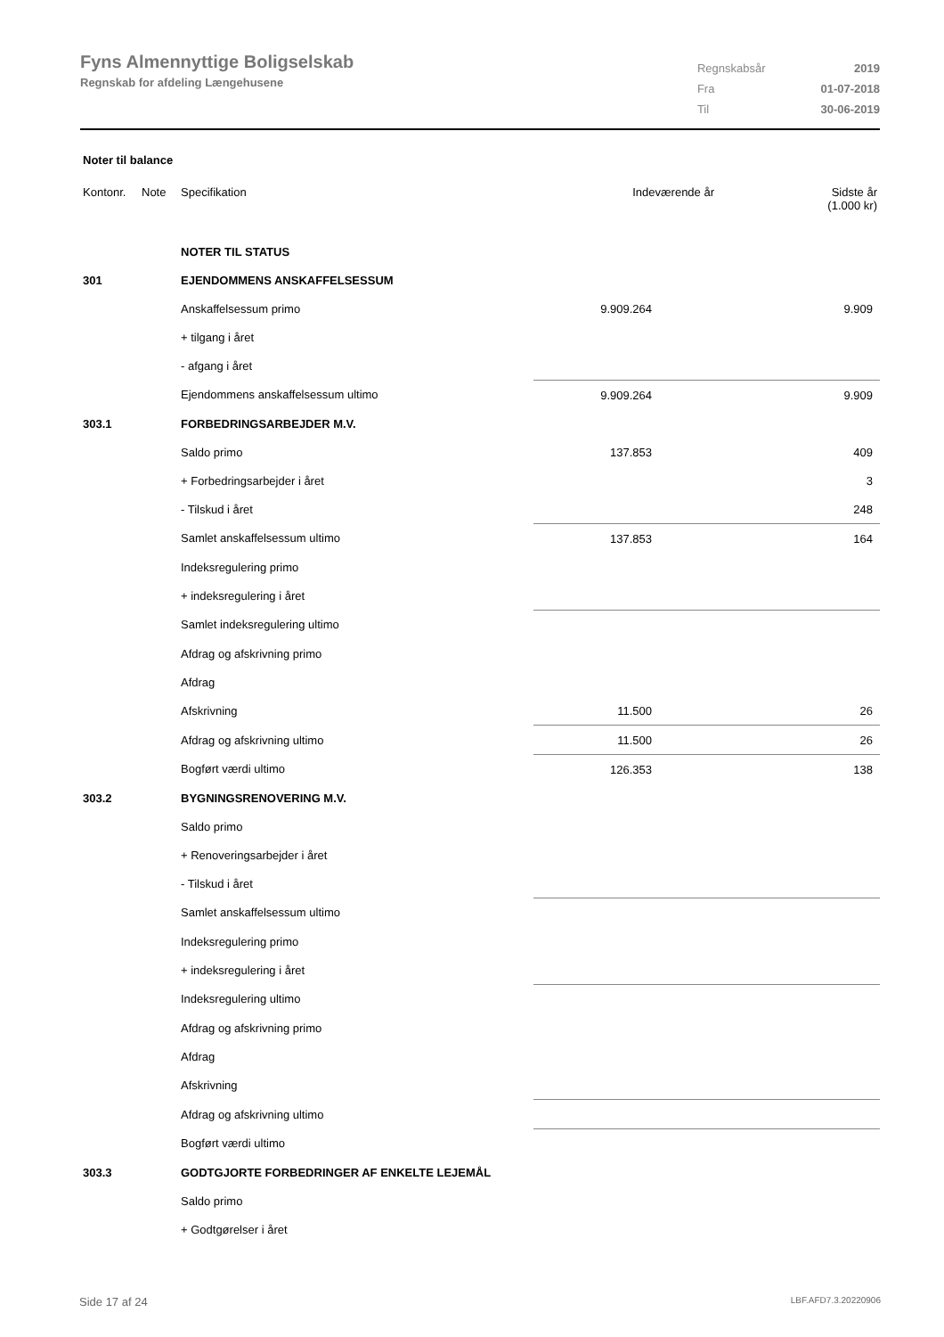Fyns Almennyttige Boligselskab
Regnskab for afdeling Længehusene
| Regnskabsår | 2019 |
| Fra | 01-07-2018 |
| Til | 30-06-2019 |
Noter til balance
| Kontonr. | Note | Specifikation | Indeværende år | Sidste år (1.000 kr) |
| --- | --- | --- | --- | --- |
| | | NOTER TIL STATUS | | |
| 301 | | EJENDOMMENS ANSKAFFELSESSUM | | |
| | | Anskaffelsessum primo | 9.909.264 | 9.909 |
| | | + tilgang i året | | |
| | | - afgang i året | | |
| | | Ejendommens anskaffelsessum ultimo | 9.909.264 | 9.909 |
| 303.1 | | FORBEDRINGSARBEJDER M.V. | | |
| | | Saldo primo | 137.853 | 409 |
| | | + Forbedringsarbejder i året | | 3 |
| | | - Tilskud i året | | 248 |
| | | Samlet anskaffelsessum ultimo | 137.853 | 164 |
| | | Indeksregulering primo | | |
| | | + indeksregulering i året | | |
| | | Samlet indeksregulering ultimo | | |
| | | Afdrag og afskrivning primo | | |
| | | Afdrag | | |
| | | Afskrivning | 11.500 | 26 |
| | | Afdrag og afskrivning ultimo | 11.500 | 26 |
| | | Bogført værdi ultimo | 126.353 | 138 |
| 303.2 | | BYGNINGSRENOVERING M.V. | | |
| | | Saldo primo | | |
| | | + Renoveringsarbejder i året | | |
| | | - Tilskud i året | | |
| | | Samlet anskaffelsessum ultimo | | |
| | | Indeksregulering primo | | |
| | | + indeksregulering i året | | |
| | | Indeksregulering ultimo | | |
| | | Afdrag og afskrivning primo | | |
| | | Afdrag | | |
| | | Afskrivning | | |
| | | Afdrag og afskrivning ultimo | | |
| | | Bogført værdi ultimo | | |
| 303.3 | | GODTGJORTE FORBEDRINGER AF ENKELTE LEJEMÅL | | |
| | | Saldo primo | | |
| | | + Godtgørelser i året | | |
Side 17 af 24 LBF.AFD7.3.20220906